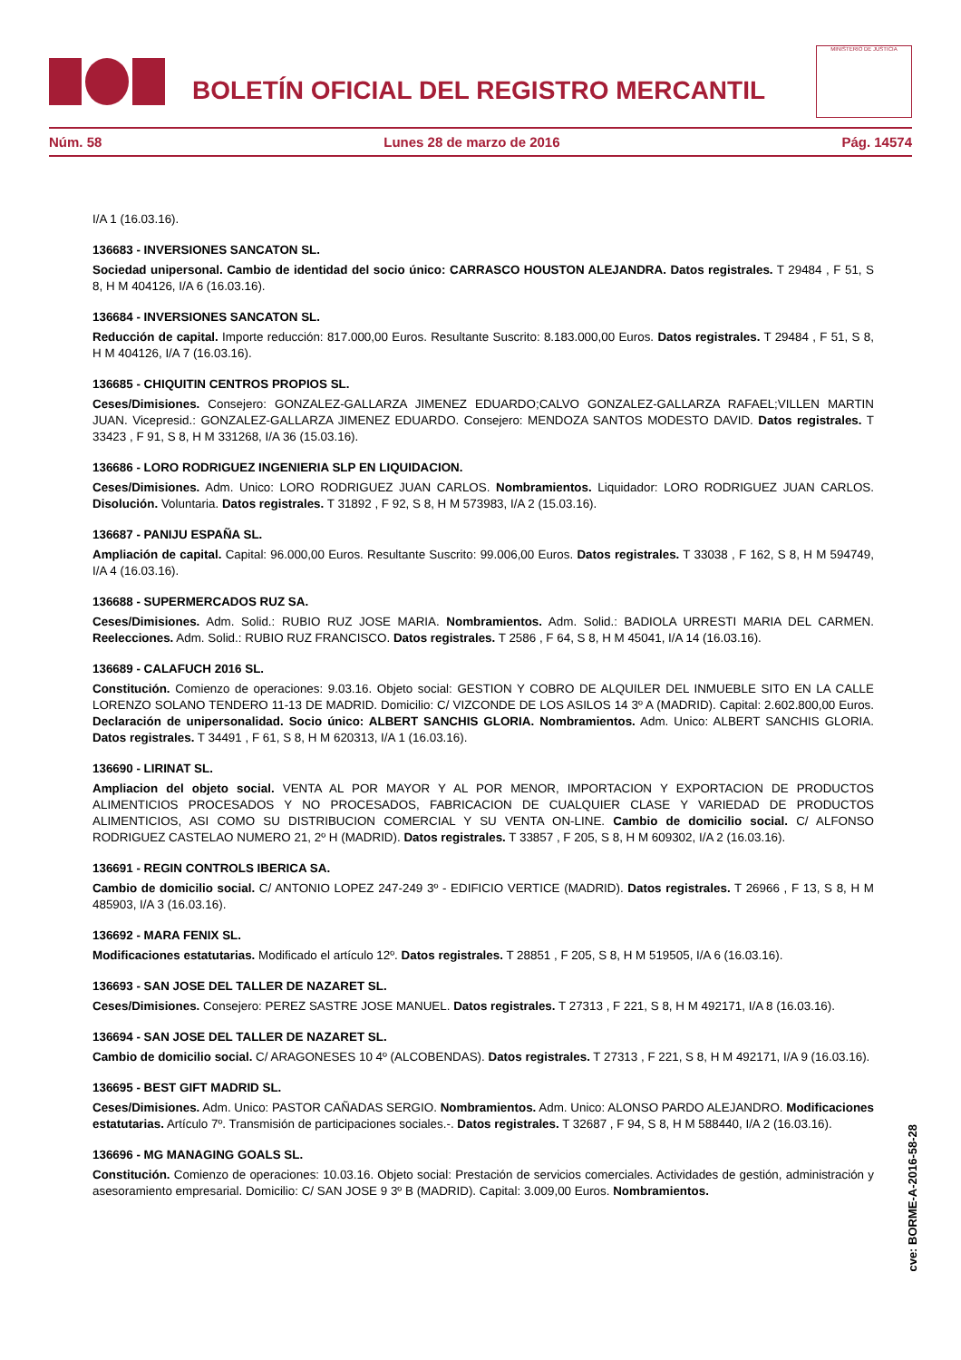BOLETÍN OFICIAL DEL REGISTRO MERCANTIL
MINISTERIO DE JUSTICIA
Núm. 58 Lunes 28 de marzo de 2016 Pág. 14574
I/A 1 (16.03.16).
136683 - INVERSIONES SANCATON SL.
Sociedad unipersonal. Cambio de identidad del socio único: CARRASCO HOUSTON ALEJANDRA. Datos registrales. T 29484 , F 51, S 8, H M 404126, I/A 6 (16.03.16).
136684 - INVERSIONES SANCATON SL.
Reducción de capital. Importe reducción: 817.000,00 Euros. Resultante Suscrito: 8.183.000,00 Euros. Datos registrales. T 29484 , F 51, S 8, H M 404126, I/A 7 (16.03.16).
136685 - CHIQUITIN CENTROS PROPIOS SL.
Ceses/Dimisiones. Consejero: GONZALEZ-GALLARZA JIMENEZ EDUARDO;CALVO GONZALEZ-GALLARZA RAFAEL;VILLEN MARTIN JUAN. Vicepresid.: GONZALEZ-GALLARZA JIMENEZ EDUARDO. Consejero: MENDOZA SANTOS MODESTO DAVID. Datos registrales. T 33423 , F 91, S 8, H M 331268, I/A 36 (15.03.16).
136686 - LORO RODRIGUEZ INGENIERIA SLP EN LIQUIDACION.
Ceses/Dimisiones. Adm. Unico: LORO RODRIGUEZ JUAN CARLOS. Nombramientos. Liquidador: LORO RODRIGUEZ JUAN CARLOS. Disolución. Voluntaria. Datos registrales. T 31892 , F 92, S 8, H M 573983, I/A 2 (15.03.16).
136687 - PANIJU ESPAÑA SL.
Ampliación de capital. Capital: 96.000,00 Euros. Resultante Suscrito: 99.006,00 Euros. Datos registrales. T 33038 , F 162, S 8, H M 594749, I/A 4 (16.03.16).
136688 - SUPERMERCADOS RUZ SA.
Ceses/Dimisiones. Adm. Solid.: RUBIO RUZ JOSE MARIA. Nombramientos. Adm. Solid.: BADIOLA URRESTI MARIA DEL CARMEN. Reelecciones. Adm. Solid.: RUBIO RUZ FRANCISCO. Datos registrales. T 2586 , F 64, S 8, H M 45041, I/A 14 (16.03.16).
136689 - CALAFUCH 2016 SL.
Constitución. Comienzo de operaciones: 9.03.16. Objeto social: GESTION Y COBRO DE ALQUILER DEL INMUEBLE SITO EN LA CALLE LORENZO SOLANO TENDERO 11-13 DE MADRID. Domicilio: C/ VIZCONDE DE LOS ASILOS 14 3º A (MADRID). Capital: 2.602.800,00 Euros. Declaración de unipersonalidad. Socio único: ALBERT SANCHIS GLORIA. Nombramientos. Adm. Unico: ALBERT SANCHIS GLORIA. Datos registrales. T 34491 , F 61, S 8, H M 620313, I/A 1 (16.03.16).
136690 - LIRINAT SL.
Ampliacion del objeto social. VENTA AL POR MAYOR Y AL POR MENOR, IMPORTACION Y EXPORTACION DE PRODUCTOS ALIMENTICIOS PROCESADOS Y NO PROCESADOS, FABRICACION DE CUALQUIER CLASE Y VARIEDAD DE PRODUCTOS ALIMENTICIOS, ASI COMO SU DISTRIBUCION COMERCIAL Y SU VENTA ON-LINE. Cambio de domicilio social. C/ ALFONSO RODRIGUEZ CASTELAO NUMERO 21, 2º H (MADRID). Datos registrales. T 33857 , F 205, S 8, H M 609302, I/A 2 (16.03.16).
136691 - REGIN CONTROLS IBERICA SA.
Cambio de domicilio social. C/ ANTONIO LOPEZ 247-249 3º - EDIFICIO VERTICE (MADRID). Datos registrales. T 26966 , F 13, S 8, H M 485903, I/A 3 (16.03.16).
136692 - MARA FENIX SL.
Modificaciones estatutarias. Modificado el artículo 12º. Datos registrales. T 28851 , F 205, S 8, H M 519505, I/A 6 (16.03.16).
136693 - SAN JOSE DEL TALLER DE NAZARET SL.
Ceses/Dimisiones. Consejero: PEREZ SASTRE JOSE MANUEL. Datos registrales. T 27313 , F 221, S 8, H M 492171, I/A 8 (16.03.16).
136694 - SAN JOSE DEL TALLER DE NAZARET SL.
Cambio de domicilio social. C/ ARAGONESES 10 4º (ALCOBENDAS). Datos registrales. T 27313 , F 221, S 8, H M 492171, I/A 9 (16.03.16).
136695 - BEST GIFT MADRID SL.
Ceses/Dimisiones. Adm. Unico: PASTOR CAÑADAS SERGIO. Nombramientos. Adm. Unico: ALONSO PARDO ALEJANDRO. Modificaciones estatutarias. Artículo 7º. Transmisión de participaciones sociales.-. Datos registrales. T 32687 , F 94, S 8, H M 588440, I/A 2 (16.03.16).
136696 - MG MANAGING GOALS SL.
Constitución. Comienzo de operaciones: 10.03.16. Objeto social: Prestación de servicios comerciales. Actividades de gestión, administración y asesoramiento empresarial. Domicilio: C/ SAN JOSE 9 3º B (MADRID). Capital: 3.009,00 Euros. Nombramientos.
cve: BORME-A-2016-58-28